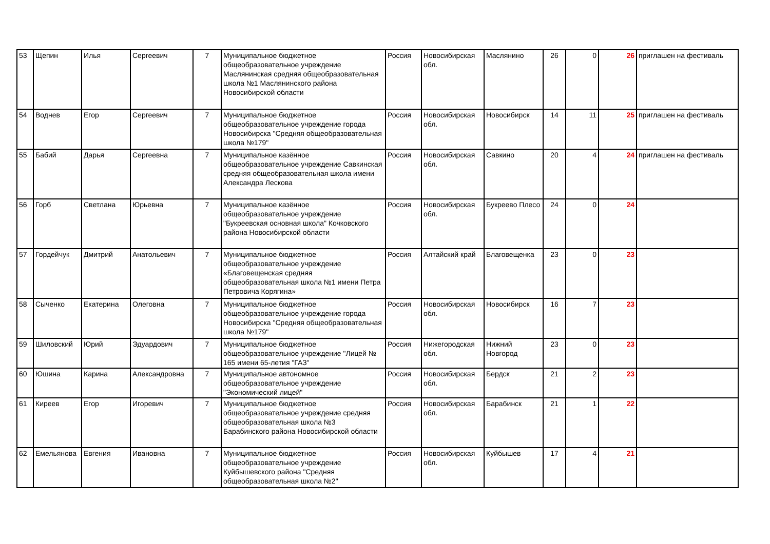| 53 | Щепин | Илья | Сергеевич | 7 | Муниципальное бюджетное общеобразовательное учреждение Маслянинская средняя общеобразовательная школа №1 Маслянинского района Новосибирской области | Россия | Новосибирская обл. | Маслянино | 26 | 0 | 26 | приглашен на фестиваль |
| 54 | Воднев | Егор | Сергеевич | 7 | Муниципальное бюджетное общеобразовательное учреждение города Новосибирска "Средняя общеобразовательная школа №179" | Россия | Новосибирская обл. | Новосибирск | 14 | 11 | 25 | приглашен на фестиваль |
| 55 | Бабий | Дарья | Сергеевна | 7 | Муниципальное казённое общеобразовательное учреждение Савкинская средняя общеобразовательная школа имени Александра Лескова | Россия | Новосибирская обл. | Савкино | 20 | 4 | 24 | приглашен на фестиваль |
| 56 | Горб | Светлана | Юрьевна | 7 | Муниципальное казённое общеобразовательное учреждение "Букреевская основная школа" Кочковского района Новосибирской области | Россия | Новосибирская обл. | Букреево Плесо | 24 | 0 | 24 | |
| 57 | Гордейчук | Дмитрий | Анатольевич | 7 | Муниципальное бюджетное общеобразовательное учреждение «Благовещенская средняя общеобразовательная школа №1 имени Петра Петровича Корягина» | Россия | Алтайский край | Благовещенка | 23 | 0 | 23 | |
| 58 | Сыченко | Екатерина | Олеговна | 7 | Муниципальное бюджетное общеобразовательное учреждение города Новосибирска "Средняя общеобразовательная школа №179" | Россия | Новосибирская обл. | Новосибирск | 16 | 7 | 23 | |
| 59 | Шиловский | Юрий | Эдуардович | 7 | Муниципальное бюджетное общеобразовательное учреждение "Лицей № 165 имени 65-летия "ГАЗ" | Россия | Нижегородская обл. | Нижний Новгород | 23 | 0 | 23 | |
| 60 | Юшина | Карина | Александровна | 7 | Муниципальное автономное общеобразовательное учреждение "Экономический лицей" | Россия | Новосибирская обл. | Бердск | 21 | 2 | 23 | |
| 61 | Киреев | Егор | Игоревич | 7 | Муниципальное бюджетное общеобразовательное учреждение средняя общеобразовательная школа №3 Барабинского района Новосибирской области | Россия | Новосибирская обл. | Барабинск | 21 | 1 | 22 | |
| 62 | Емельянова | Евгения | Ивановна | 7 | Муниципальное бюджетное общеобразовательное учреждение Куйбышевского района "Средняя общеобразовательная школа №2" | Россия | Новосибирская обл. | Куйбышев | 17 | 4 | 21 | |